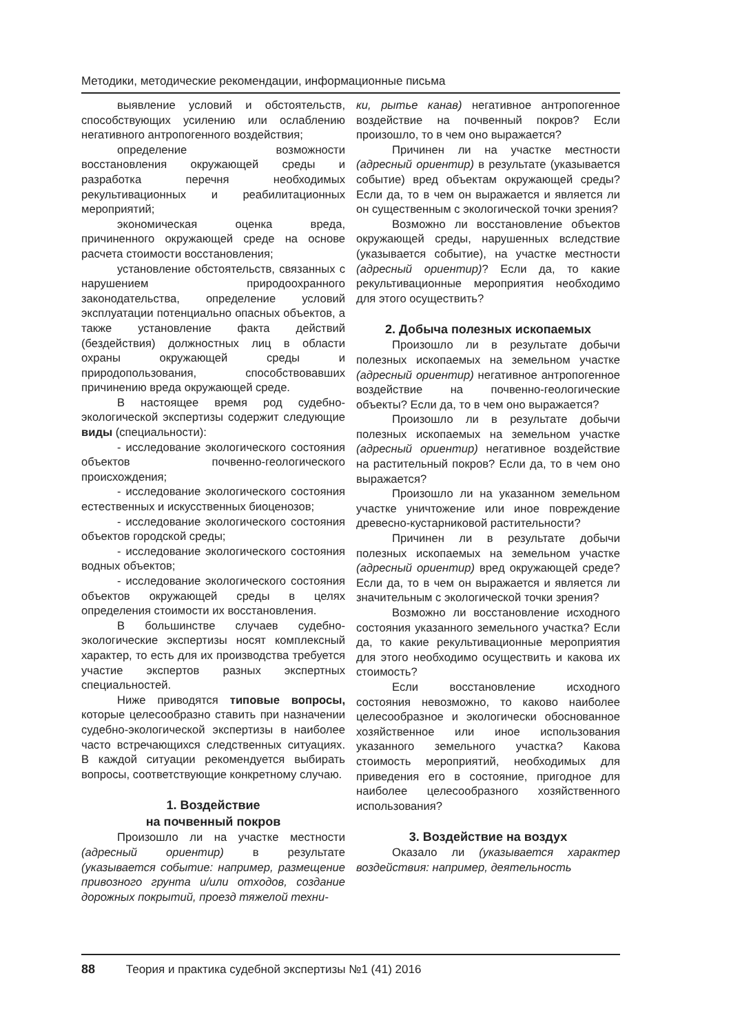Методики, методические рекомендации, информационные письма
выявление условий и обстоятельств, способствующих усилению или ослаблению негативного антропогенного воздействия;
определение возможности восстановления окружающей среды и разработка перечня необходимых рекультивационных и реабилитационных мероприятий;
экономическая оценка вреда, причиненного окружающей среде на основе расчета стоимости восстановления;
установление обстоятельств, связанных с нарушением природоохранного законодательства, определение условий эксплуатации потенциально опасных объектов, а также установление факта действий (бездействия) должностных лиц в области охраны окружающей среды и природопользования, способствовавших причинению вреда окружающей среде.
В настоящее время род судебно-экологической экспертизы содержит следующие виды (специальности):
- исследование экологического состояния объектов почвенно-геологического происхождения;
- исследование экологического состояния естественных и искусственных биоценозов;
- исследование экологического состояния объектов городской среды;
- исследование экологического состояния водных объектов;
- исследование экологического состояния объектов окружающей среды в целях определения стоимости их восстановления.
В большинстве случаев судебно-экологические экспертизы носят комплексный характер, то есть для их производства требуется участие экспертов разных экспертных специальностей.
Ниже приводятся типовые вопросы, которые целесообразно ставить при назначении судебно-экологической экспертизы в наиболее часто встречающихся следственных ситуациях. В каждой ситуации рекомендуется выбирать вопросы, соответствующие конкретному случаю.
1. Воздействие
на почвенный покров
Произошло ли на участке местности (адресный ориентир) в результате (указывается событие: например, размещение привозного грунта и/или отходов, создание дорожных покрытий, проезд тяжелой техни-
ки, рытье канав) негативное антропогенное воздействие на почвенный покров? Если произошло, то в чем оно выражается?
Причинен ли на участке местности (адресный ориентир) в результате (указывается событие) вред объектам окружающей среды? Если да, то в чем он выражается и является ли он существенным с экологической точки зрения?
Возможно ли восстановление объектов окружающей среды, нарушенных вследствие (указывается событие), на участке местности (адресный ориентир)? Если да, то какие рекультивационные мероприятия необходимо для этого осуществить?
2. Добыча полезных ископаемых
Произошло ли в результате добычи полезных ископаемых на земельном участке (адресный ориентир) негативное антропогенное воздействие на почвенно-геологические объекты? Если да, то в чем оно выражается?
Произошло ли в результате добычи полезных ископаемых на земельном участке (адресный ориентир) негативное воздействие на растительный покров? Если да, то в чем оно выражается?
Произошло ли на указанном земельном участке уничтожение или иное повреждение древесно-кустарниковой растительности?
Причинен ли в результате добычи полезных ископаемых на земельном участке (адресный ориентир) вред окружающей среде? Если да, то в чем он выражается и является ли значительным с экологической точки зрения?
Возможно ли восстановление исходного состояния указанного земельного участка? Если да, то какие рекультивационные мероприятия для этого необходимо осуществить и какова их стоимость?
Если восстановление исходного состояния невозможно, то каково наиболее целесообразное и экологически обоснованное хозяйственное или иное использования указанного земельного участка? Какова стоимость мероприятий, необходимых для приведения его в состояние, пригодное для наиболее целесообразного хозяйственного использования?
3. Воздействие на воздух
Оказало ли (указывается характер воздействия: например, деятельность
88 Теория и практика судебной экспертизы №1 (41) 2016